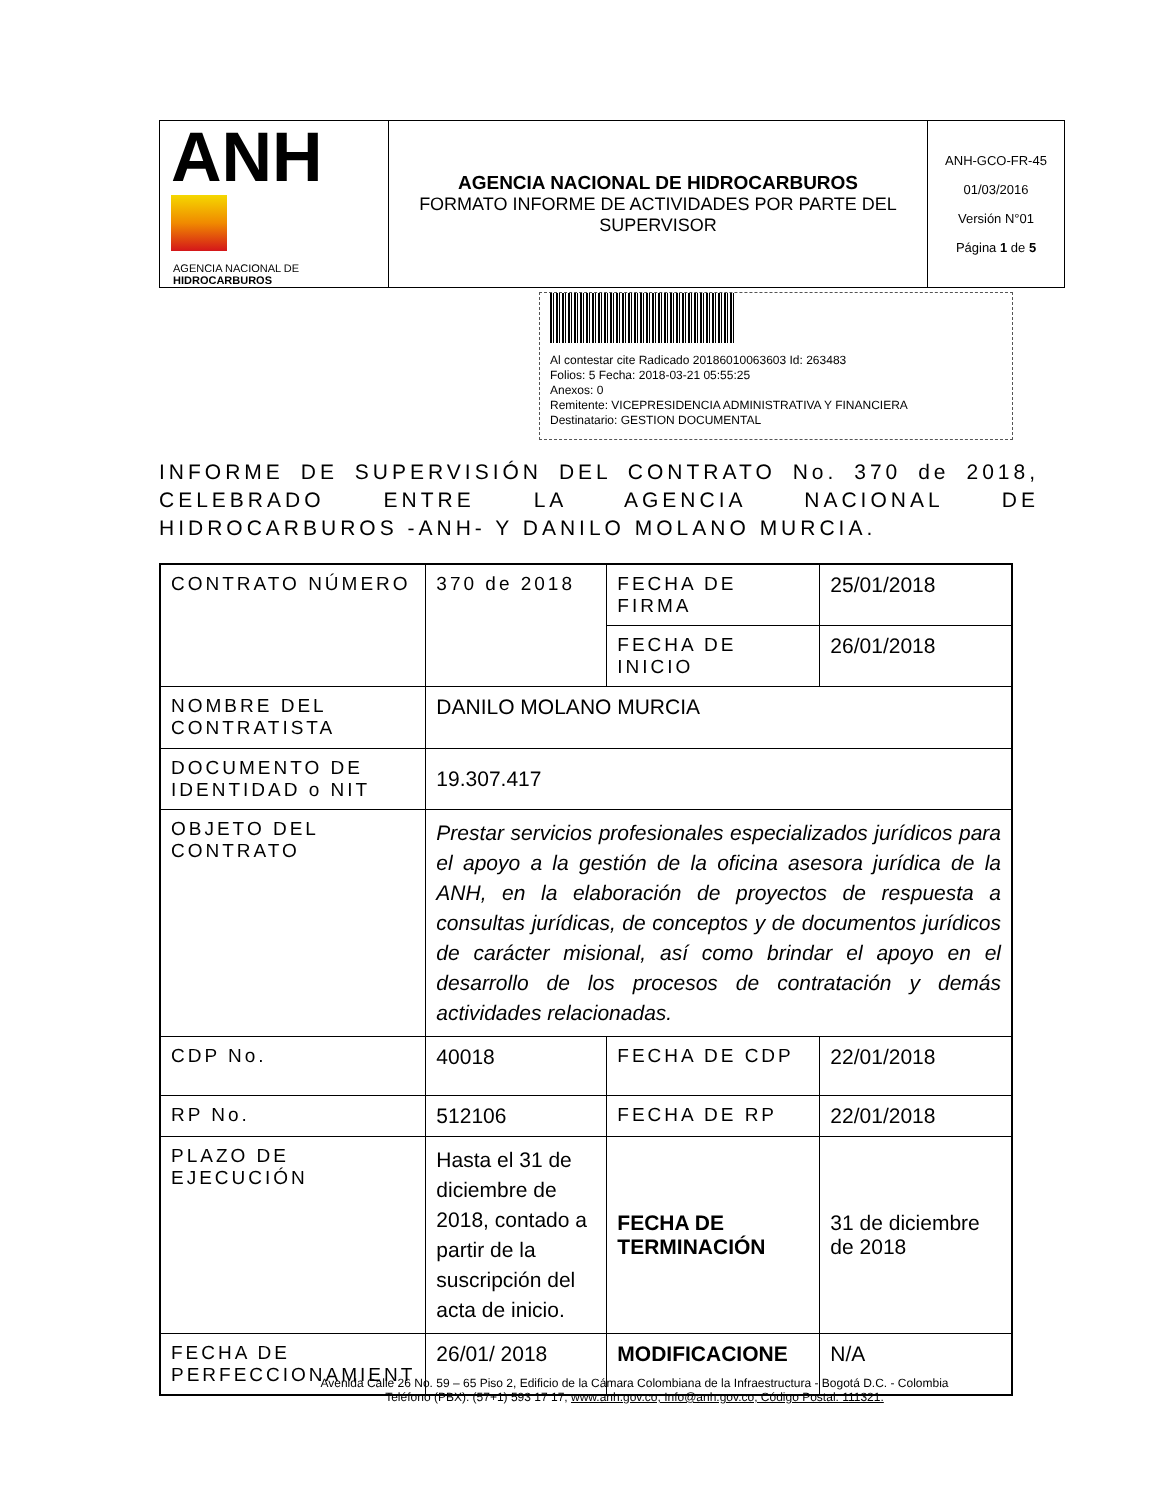| ANH AGENCIA NACIONAL DE HIDROCARBUROS | AGENCIA NACIONAL DE HIDROCARBUROS FORMATO INFORME DE ACTIVIDADES POR PARTE DEL SUPERVISOR | ANH-GCO-FR-45 01/03/2016 Versión N°01 Página 1 de 5 |
Al contestar cite Radicado 20186010063603 Id: 263483
Folios: 5 Fecha: 2018-03-21 05:55:25
Anexos: 0
Remitente: VICEPRESIDENCIA ADMINISTRATIVA Y FINANCIERA
Destinatario: GESTION DOCUMENTAL
INFORME DE SUPERVISIÓN DEL CONTRATO No. 370 de 2018, CELEBRADO ENTRE LA AGENCIA NACIONAL DE HIDROCARBUROS -ANH- Y DANILO MOLANO MURCIA.
| CONTRATO NÚMERO | 370 de 2018 | FECHA DE FIRMA | 25/01/2018 |
| | | FECHA DE INICIO | 26/01/2018 |
| NOMBRE DEL CONTRATISTA | DANILO MOLANO MURCIA | | |
| DOCUMENTO DE IDENTIDAD o NIT | 19.307.417 | | |
| OBJETO DEL CONTRATO | Prestar servicios profesionales especializados jurídicos para el apoyo a la gestión de la oficina asesora jurídica de la ANH, en la elaboración de proyectos de respuesta a consultas jurídicas, de conceptos y de documentos jurídicos de carácter misional, así como brindar el apoyo en el desarrollo de los procesos de contratación y demás actividades relacionadas. | | |
| CDP No. | 40018 | FECHA DE CDP | 22/01/2018 |
| RP No. | 512106 | FECHA DE RP | 22/01/2018 |
| PLAZO DE EJECUCIÓN | Hasta el 31 de diciembre de 2018, contado a partir de la suscripción del acta de inicio. | FECHA DE TERMINACIÓN | 31 de diciembre de 2018 |
| FECHA DE PERFECCIONAMIENT | 26/01/ 2018 | MODIFICACIONE | N/A |
Avenida Calle 26 No. 59 – 65 Piso 2, Edificio de la Cámara Colombiana de la Infraestructura - Bogotá D.C. - Colombia
Teléfono (PBX): (57+1) 593 17 17, www.anh.gov.co, Info@anh.gov.co, Código Postal: 111321.